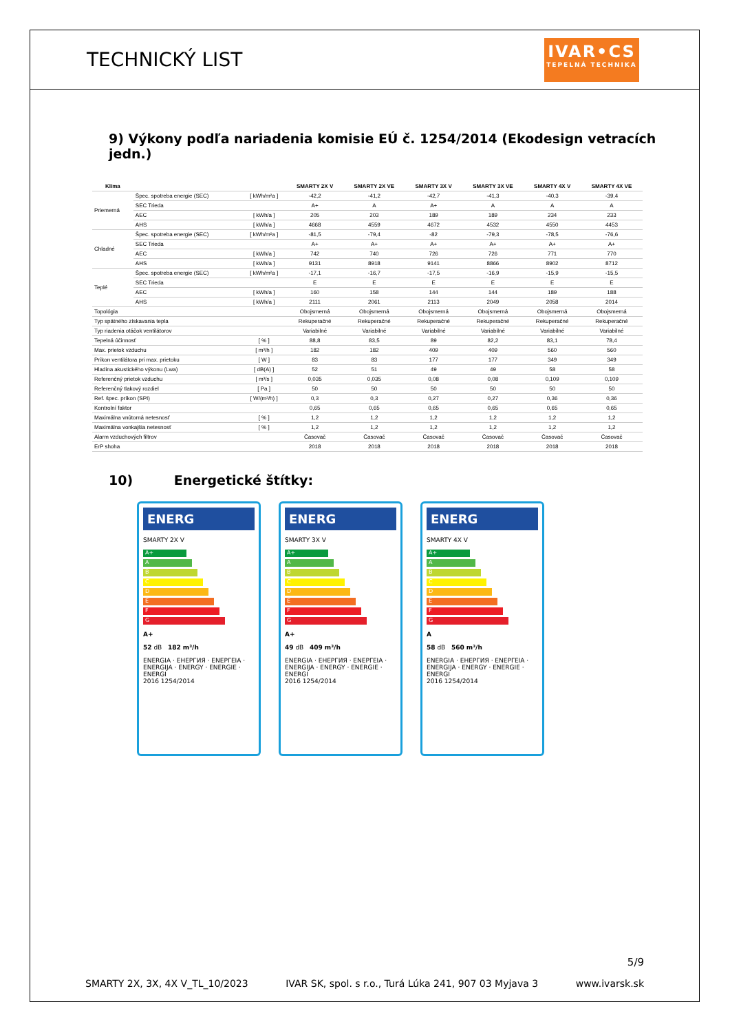TECHNICKÝ LIST
IVAR•CS
TEPELNÁ TECHNIKA
9) Výkony podľa nariadenia komisie EÚ č. 1254/2014 (Ekodesign vetracích jedn.)
| Klíma | | | SMARTY 2X V | SMARTY 2X VE | SMARTY 3X V | SMARTY 3X VE | SMARTY 4X V | SMARTY 4X VE |
| --- | --- | --- | --- | --- | --- | --- | --- | --- |
| Priemerná | Špec. spotreba energie (SEC) | [ kWh/m²a ] | -42,2 | -41,2 | -42,7 | -41,3 | -40,3 | -39,4 |
| | SEC Trieda | | A+ | A | A+ | A | A | A |
| | AEC | [ kWh/a ] | 205 | 203 | 189 | 189 | 234 | 233 |
| | AHS | [ kWh/a ] | 4668 | 4559 | 4672 | 4532 | 4550 | 4453 |
| Chladné | Špec. spotreba energie (SEC) | [ kWh/m²a ] | -81,5 | -79,4 | -82 | -79,3 | -78,5 | -76,6 |
| | SEC Trieda | | A+ | A+ | A+ | A+ | A+ | A+ |
| | AEC | [ kWh/a ] | 742 | 740 | 726 | 726 | 771 | 770 |
| | AHS | [ kWh/a ] | 9131 | 8918 | 9141 | 8866 | 8902 | 8712 |
| Teplé | Špec. spotreba energie (SEC) | [ kWh/m²a ] | -17,1 | -16,7 | -17,5 | -16,9 | -15,9 | -15,5 |
| | SEC Trieda | | E | E | E | E | E | E |
| | AEC | [ kWh/a ] | 160 | 158 | 144 | 144 | 189 | 188 |
| | AHS | [ kWh/a ] | 2111 | 2061 | 2113 | 2049 | 2058 | 2014 |
| Topológia | | | Obojsmerná | Obojsmerná | Obojsmerná | Obojsmerná | Obojsmerná | Obojsmerná |
| Typ spätného získavania tepla | | | Rekuperačné | Rekuperačné | Rekuperačné | Rekuperačné | Rekuperačné | Rekuperačné |
| Typ riadenia otáčok ventilátorov | | | Variabilné | Variabilné | Variabilné | Variabilné | Variabilné | Variabilné |
| Tepelná účinnosť | | [ % ] | 88,8 | 83,5 | 89 | 82,2 | 83,1 | 78,4 |
| Max. prietok vzduchu | | [ m³/h ] | 182 | 182 | 409 | 409 | 560 | 560 |
| Príkon ventilátora pri max. prietoku | | [ W ] | 83 | 83 | 177 | 177 | 349 | 349 |
| Hladina akustického výkonu (Lwa) | | [ dB(A) ] | 52 | 51 | 49 | 49 | 58 | 58 |
| Referenčný prietok vzduchu | | [ m³/s ] | 0,035 | 0,035 | 0,08 | 0,08 | 0,109 | 0,109 |
| Referenčný tlakový rozdiel | | [ Pa ] | 50 | 50 | 50 | 50 | 50 | 50 |
| Ref. špec. príkon (SPI) | | [ W/(m³/h) ] | 0,3 | 0,3 | 0,27 | 0,27 | 0,36 | 0,36 |
| Kontrolní faktor | | | 0,65 | 0,65 | 0,65 | 0,65 | 0,65 | 0,65 |
| Maximálna vnútorná netesnosť | | [ % ] | 1,2 | 1,2 | 1,2 | 1,2 | 1,2 | 1,2 |
| Maximálna vonkajšia netesnosť | | [ % ] | 1,2 | 1,2 | 1,2 | 1,2 | 1,2 | 1,2 |
| Alarm vzduchových filtrov | | | Časovač | Časovač | Časovač | Časovač | Časovač | Časovač |
| ErP shoha | | | 2018 | 2018 | 2018 | 2018 | 2018 | 2018 |
10) Energetické štítky:
ENERG
SMARTY 2X V
A+
A
B
C
D
E
F
G
A+
52 dB 182 m³/h
ENERGIA · ЕНЕРГИЯ · ΕΝΕΡΓΕΙΑ · ENERGIJA · ENERGY · ENERGIE · ENERGI
2016 1254/2014
ENERG
SMARTY 3X V
A+
A
B
C
D
E
F
G
A+
49 dB 409 m³/h
ENERGIA · ЕНЕРГИЯ · ΕΝΕΡΓΕΙΑ · ENERGIJA · ENERGY · ENERGIE · ENERGI
2016 1254/2014
ENERG
SMARTY 4X V
A+
A
B
C
D
E
F
G
A
58 dB 560 m³/h
ENERGIA · ЕНЕРГИЯ · ΕΝΕΡΓΕΙΑ · ENERGIJA · ENERGY · ENERGIE · ENERGI
2016 1254/2014
5/9
SMARTY 2X, 3X, 4X V_TL_10/2023 IVAR SK, spol. s r.o., Turá Lúka 241, 907 03 Myjava 3 www.ivarsk.sk